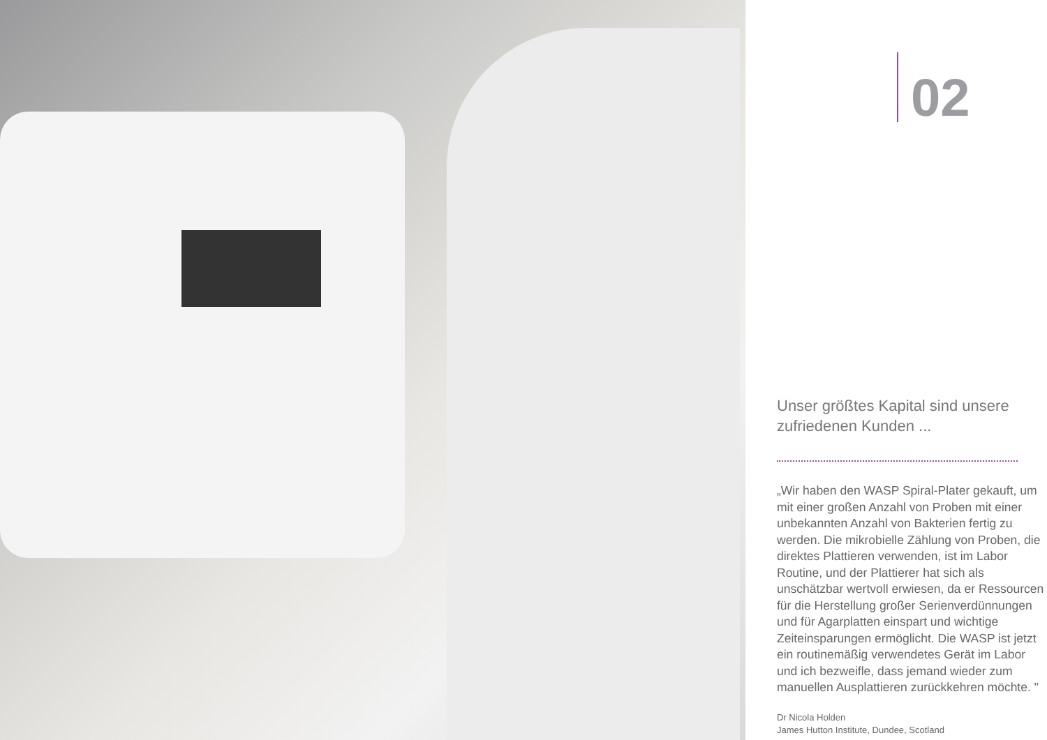02
Unser größtes Kapital sind unsere zufriedenen Kunden ...
„Wir haben den WASP Spiral-Plater gekauft, um mit einer großen Anzahl von Proben mit einer unbekannten Anzahl von Bakterien fertig zu werden. Die mikrobielle Zählung von Proben, die direktes Plattieren verwenden, ist im Labor Routine, und der Plattierer hat sich als unschätzbar wertvoll erwiesen, da er Ressourcen für die Herstellung großer Serienverdünnungen und für Agarplatten einspart und wichtige Zeiteinsparungen ermöglicht. Die WASP ist jetzt ein routinemäßig verwendetes Gerät im Labor und ich bezweifle, dass jemand wieder zum manuellen Ausplattieren zurückkehren möchte. "
Dr Nicola Holden
James Hutton Institute, Dundee, Scotland